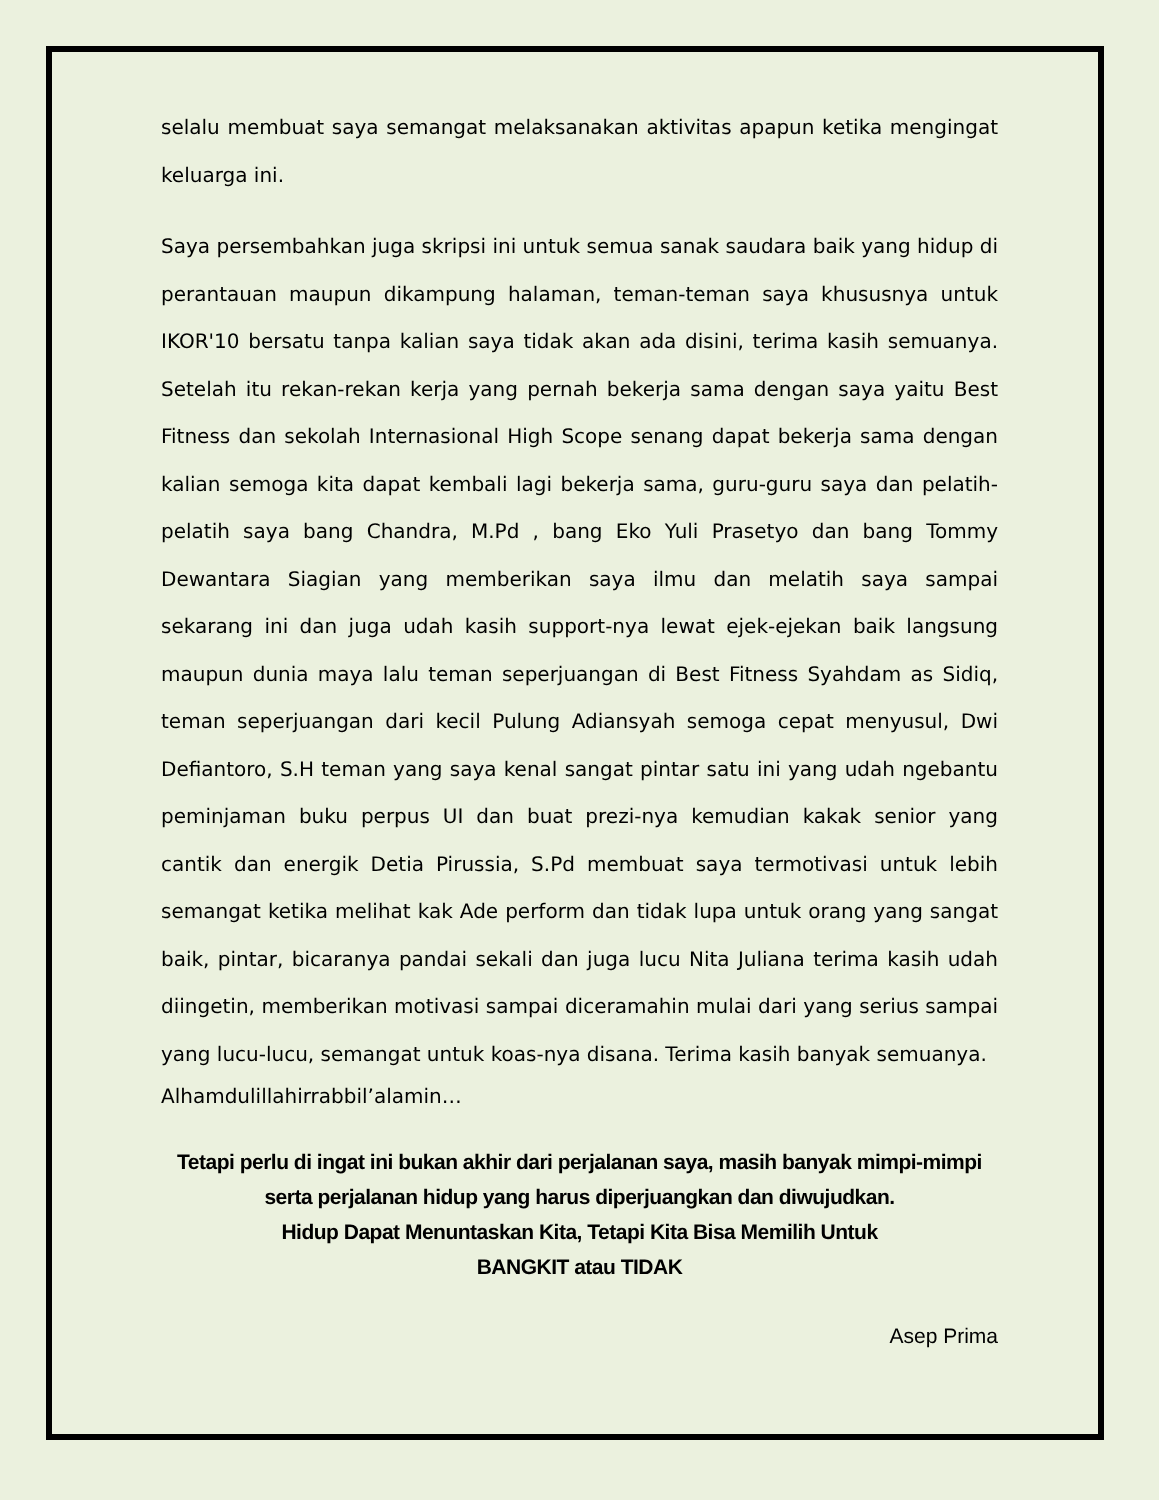selalu membuat saya semangat melaksanakan aktivitas apapun ketika mengingat keluarga ini.
Saya persembahkan juga skripsi ini untuk semua sanak saudara baik yang hidup di perantauan maupun dikampung halaman, teman-teman saya khususnya untuk IKOR'10 bersatu tanpa kalian saya tidak akan ada disini, terima kasih semuanya. Setelah itu rekan-rekan kerja yang pernah bekerja sama dengan saya yaitu Best Fitness dan sekolah Internasional High Scope senang dapat bekerja sama dengan kalian semoga kita dapat kembali lagi bekerja sama, guru-guru saya dan pelatih-pelatih saya bang Chandra, M.Pd , bang Eko Yuli Prasetyo dan bang Tommy Dewantara Siagian yang memberikan saya ilmu dan melatih saya sampai sekarang ini dan juga udah kasih support-nya lewat ejek-ejekan baik langsung maupun dunia maya lalu teman seperjuangan di Best Fitness Syahdam as Sidiq, teman seperjuangan dari kecil Pulung Adiansyah semoga cepat menyusul, Dwi Defiantoro, S.H teman yang saya kenal sangat pintar satu ini yang udah ngebantu peminjaman buku perpus UI dan buat prezi-nya kemudian kakak senior yang cantik dan energik Detia Pirussia, S.Pd membuat saya termotivasi untuk lebih semangat ketika melihat kak Ade perform dan tidak lupa untuk orang yang sangat baik, pintar, bicaranya pandai sekali dan juga lucu Nita Juliana terima kasih udah diingetin, memberikan motivasi sampai diceramahin mulai dari yang serius sampai yang lucu-lucu, semangat untuk koas-nya disana. Terima kasih banyak semuanya.
Alhamdulillahirrabbil’alamin…
Tetapi perlu di ingat ini bukan akhir dari perjalanan saya, masih banyak mimpi-mimpi serta perjalanan hidup yang harus diperjuangkan dan diwujudkan.
Hidup Dapat Menuntaskan Kita, Tetapi Kita Bisa Memilih Untuk
BANGKIT atau TIDAK
Asep Prima